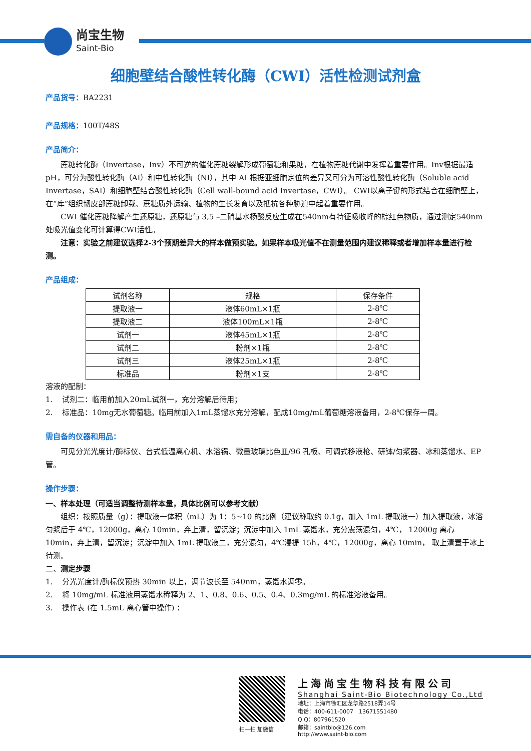尚宝生物
Saint-Bio
细胞壁结合酸性转化酶（CWI）活性检测试剂盒
产品货号：BA2231
产品规格：100T/48S
产品简介：
蔗糖转化酶（Invertase，Inv）不可逆的催化蔗糖裂解形成葡萄糖和果糖，在植物蔗糖代谢中发挥着重要作用。Inv根据最适pH，可分为酸性转化酶（AI）和中性转化酶（NI），其中 AI 根据亚细胞定位的差异又可分为可溶性酸性转化酶（Soluble acid Invertase，SAI）和细胞壁结合酸性转化酶（Cell wall-bound acid Invertase，CWI）。 CWI以离子键的形式结合在细胞壁上，在“库”组织韧皮部蔗糖卸载、蔗糖质外运输、植物的生长发育以及抵抗各种胁迫中起着重要作用。
CWI 催化蔗糖降解产生还原糖，还原糖与 3,5 –二硝基水杨酸反应生成在540nm有特征吸收峰的棕红色物质，通过测定540nm处吸光值变化可计算得CWI活性。
注意：实验之前建议选择2-3个预期差异大的样本做预实验。如果样本吸光值不在测量范围内建议稀释或者增加样本量进行检测。
产品组成：
| 试剂名称 | 规格 | 保存条件 |
| 提取液一 | 液体60mL×1瓶 | 2-8℃ |
| 提取液二 | 液体100mL×1瓶 | 2-8℃ |
| 试剂一 | 液体45mL×1瓶 | 2-8℃ |
| 试剂二 | 粉剂×1瓶 | 2-8℃ |
| 试剂三 | 液体25mL×1瓶 | 2-8℃ |
| 标准品 | 粉剂×1支 | 2-8℃ |
溶液的配制：
1. 试剂二：临用前加入20mL试剂一，充分溶解后待用；
2. 标准品：10mg无水葡萄糖。临用前加入1mL蒸馏水充分溶解，配成10mg/mL葡萄糖溶液备用，2-8℃保存一周。
需自备的仪器和用品：
可见分光光度计/酶标仪、台式低温离心机、水浴锅、微量玻璃比色皿/96 孔板、可调式移液枪、研钵/匀浆器、冰和蒸馏水、EP 管。
操作步骤：
一、样本处理（可适当调整待测样本量，具体比例可以参考文献）
组织：按照质量（g）：提取液一体积（mL）为 1：5~10 的比例（建议称取约 0.1g，加入 1mL 提取液一）加入提取液，冰浴匀浆后于 4℃，12000g，离心 10min，弃上清，留沉淀；沉淀中加入 1mL 蒸馏水，充分震荡混匀，4℃， 12000g 离心 10min，弃上清，留沉淀；沉淀中加入 1mL 提取液二，充分混匀，4℃浸提 15h，4℃，12000g，离心 10min， 取上清置于冰上待测。
二、测定步骤
1. 分光光度计/酶标仪预热 30min 以上，调节波长至 540nm，蒸馏水调零。
2. 将 10mg/mL 标准液用蒸馏水稀释为 2、1、0.8、0.6、0.5、0.4、0.3mg/mL 的标准溶液备用。
3. 操作表 (在 1.5mL 离心管中操作) ：
扫一扫 加微信
上海尚宝生物科技有限公司
Shanghai Saint-Bio Biotechnology Co.,Ltd
地址：上海市徐汇区龙华路2518弄14号
电话：400-611-0007　13671551480
Q Q：807961520
邮箱：saintbio@126.com
http://www.saint-bio.com